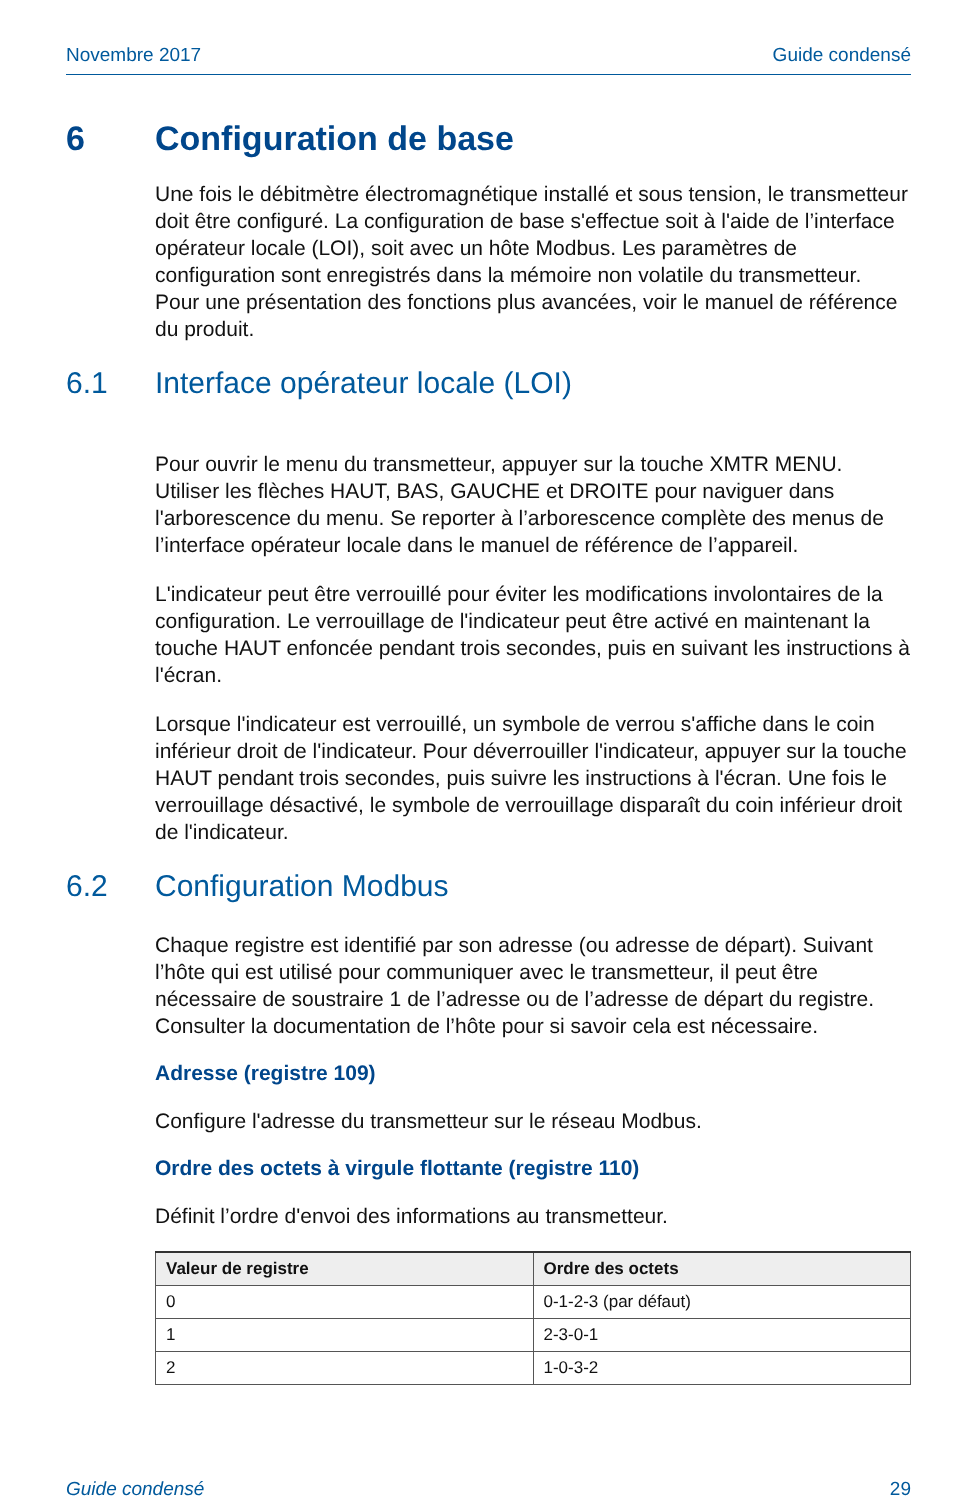Novembre 2017 Guide condensé
6 Configuration de base
Une fois le débitmètre électromagnétique installé et sous tension, le transmetteur doit être configuré. La configuration de base s'effectue soit à l'aide de l’interface opérateur locale (LOI), soit avec un hôte Modbus. Les paramètres de configuration sont enregistrés dans la mémoire non volatile du transmetteur. Pour une présentation des fonctions plus avancées, voir le manuel de référence du produit.
6.1 Interface opérateur locale (LOI)
Pour ouvrir le menu du transmetteur, appuyer sur la touche XMTR MENU. Utiliser les flèches HAUT, BAS, GAUCHE et DROITE pour naviguer dans l'arborescence du menu. Se reporter à l’arborescence complète des menus de l’interface opérateur locale dans le manuel de référence de l’appareil.
L'indicateur peut être verrouillé pour éviter les modifications involontaires de la configuration. Le verrouillage de l'indicateur peut être activé en maintenant la touche HAUT enfoncée pendant trois secondes, puis en suivant les instructions à l'écran.
Lorsque l'indicateur est verrouillé, un symbole de verrou s'affiche dans le coin inférieur droit de l'indicateur. Pour déverrouiller l'indicateur, appuyer sur la touche HAUT pendant trois secondes, puis suivre les instructions à l'écran. Une fois le verrouillage désactivé, le symbole de verrouillage disparaît du coin inférieur droit de l'indicateur.
6.2 Configuration Modbus
Chaque registre est identifié par son adresse (ou adresse de départ). Suivant l’hôte qui est utilisé pour communiquer avec le transmetteur, il peut être nécessaire de soustraire 1 de l’adresse ou de l’adresse de départ du registre. Consulter la documentation de l’hôte pour si savoir cela est nécessaire.
Adresse (registre 109)
Configure l'adresse du transmetteur sur le réseau Modbus.
Ordre des octets à virgule flottante (registre 110)
Définit l’ordre d'envoi des informations au transmetteur.
| Valeur de registre | Ordre des octets |
| --- | --- |
| 0 | 0-1-2-3 (par défaut) |
| 1 | 2-3-0-1 |
| 2 | 1-0-3-2 |
Guide condensé 29